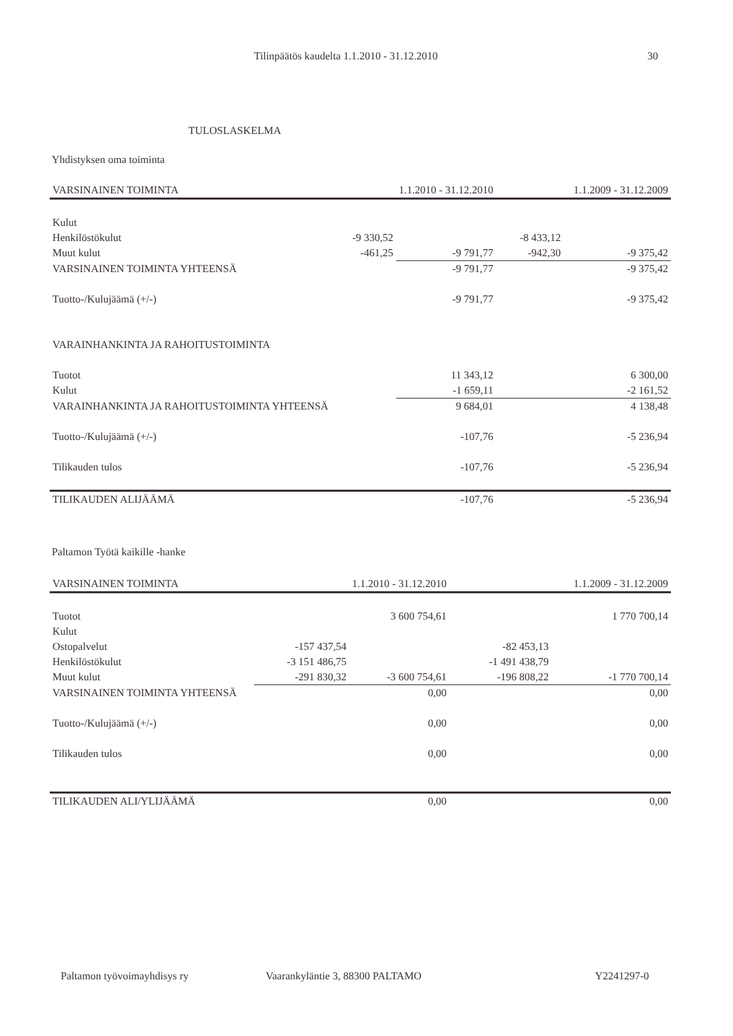Tilinpäätös kaudelta 1.1.2010 - 31.12.2010 30
TULOSLASKELMA
Yhdistyksen oma toiminta
| VARSINAINEN TOIMINTA | | 1.1.2010 - 31.12.2010 | | 1.1.2009 - 31.12.2009 |
| --- | --- | --- | --- | --- |
| Kulut | | | | |
| Henkilöstökulut | -9 330,52 | | -8 433,12 | |
| Muut kulut | -461,25 | -9 791,77 | -942,30 | -9 375,42 |
| VARSINAINEN TOIMINTA YHTEENSÄ | | -9 791,77 | | -9 375,42 |
| Tuotto-/Kulujäämä (+/-) | | -9 791,77 | | -9 375,42 |
| VARAINHANKINTA JA RAHOITUSTOIMINTA | | | | |
| Tuotot | | 11 343,12 | | 6 300,00 |
| Kulut | | -1 659,11 | | -2 161,52 |
| VARAINHANKINTA JA RAHOITUSTOIMINTA YHTEENSÄ | | 9 684,01 | | 4 138,48 |
| Tuotto-/Kulujäämä (+/-) | | -107,76 | | -5 236,94 |
| Tilikauden tulos | | -107,76 | | -5 236,94 |
| TILIKAUDEN ALIJÄÄMÄ | | -107,76 | | -5 236,94 |
Paltamon Työtä kaikille -hanke
| VARSINAINEN TOIMINTA | | 1.1.2010 - 31.12.2010 | | 1.1.2009 - 31.12.2009 |
| --- | --- | --- | --- | --- |
| Tuotot | | 3 600 754,61 | | 1 770 700,14 |
| Kulut | | | | |
| Ostopalvelut | -157 437,54 | | -82 453,13 | |
| Henkilöstökulut | -3 151 486,75 | | -1 491 438,79 | |
| Muut kulut | -291 830,32 | -3 600 754,61 | -196 808,22 | -1 770 700,14 |
| VARSINAINEN TOIMINTA YHTEENSÄ | | 0,00 | | 0,00 |
| Tuotto-/Kulujäämä (+/-) | | 0,00 | | 0,00 |
| Tilikauden tulos | | 0,00 | | 0,00 |
| TILIKAUDEN ALI/YLIJÄÄMÄ | | 0,00 | | 0,00 |
Paltamon työvoimayhdisys ry Vaarankyläntie 3, 88300 PALTAMO Y2241297-0